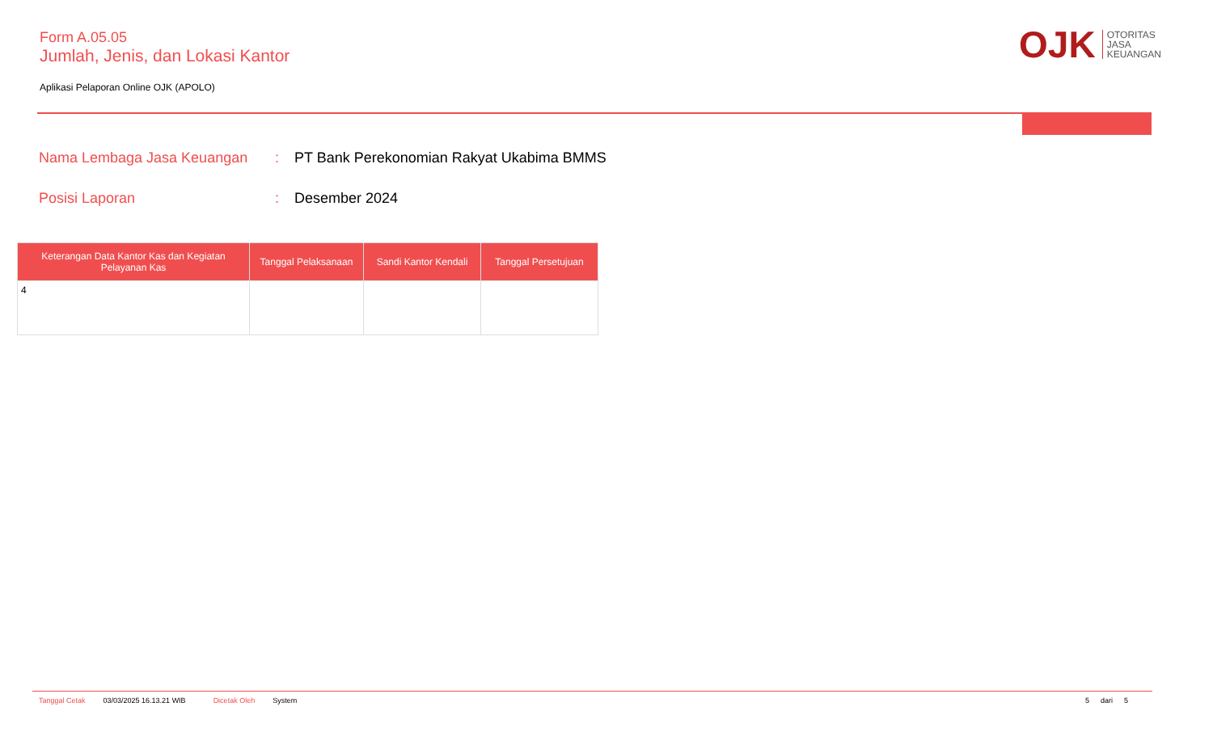Form A.05.05
Jumlah, Jenis, dan Lokasi Kantor
Aplikasi Pelaporan Online OJK (APOLO)
OJK
OTORITAS
JASA
KEUANGAN
Nama Lembaga Jasa Keuangan: PT Bank Perekonomian Rakyat Ukabima BMMS
Posisi Laporan: Desember 2024
| Keterangan Data Kantor Kas dan Kegiatan Pelayanan Kas | Tanggal Pelaksanaan | Sandi Kantor Kendali | Tanggal Persetujuan |
| --- | --- | --- | --- |
| 4 | | | |
Tanggal Cetak 03/03/2025 16.13.21 WIB Dicetak Oleh System 5 dari 5